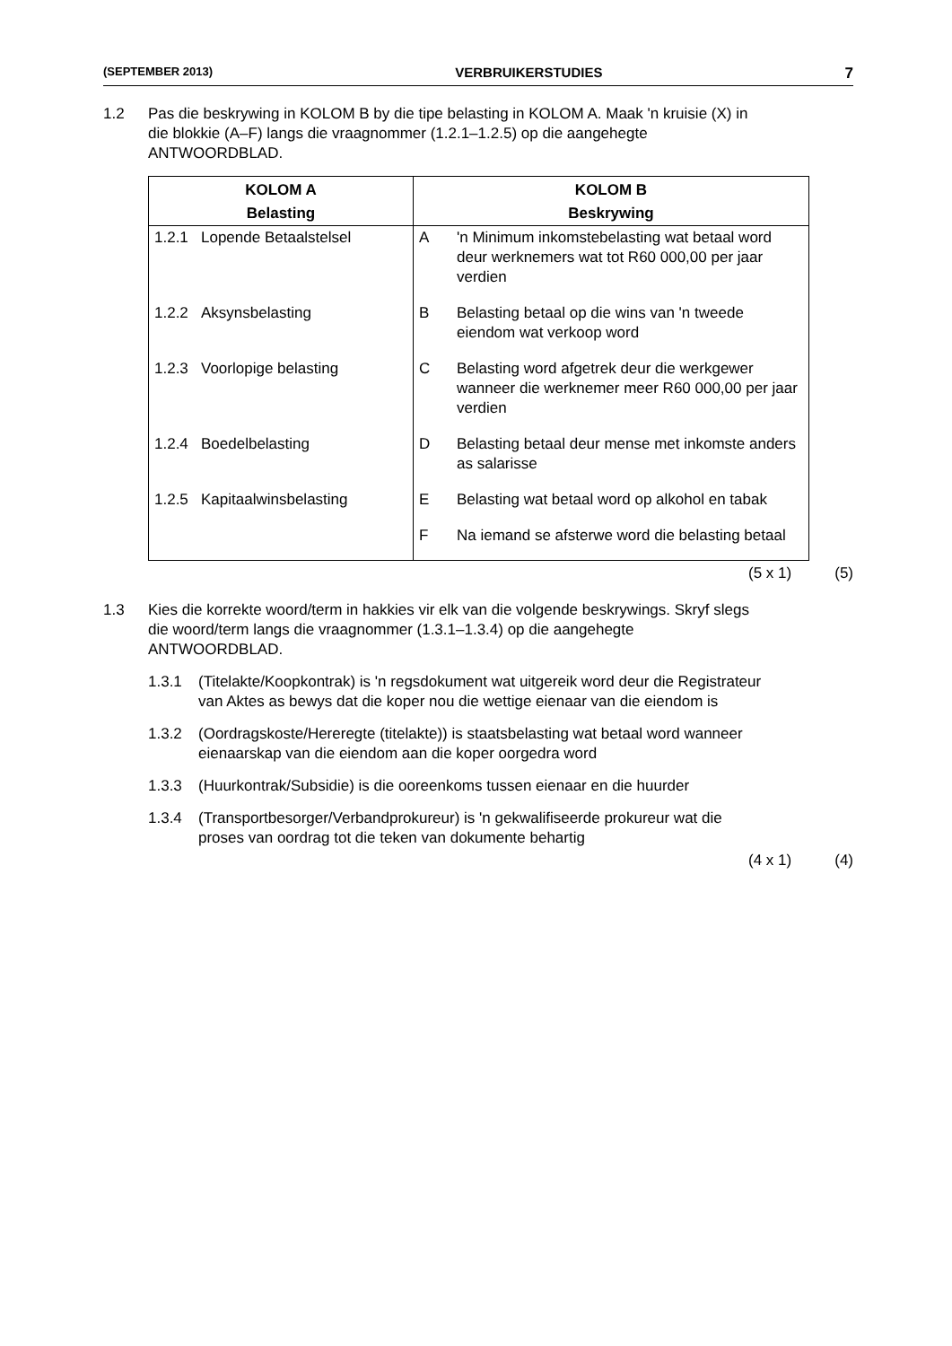(SEPTEMBER 2013) VERBRUIKERSTUDIES 7
1.2 Pas die beskrywing in KOLOM B by die tipe belasting in KOLOM A. Maak 'n kruisie (X) in die blokkie (A–F) langs die vraagnommer (1.2.1–1.2.5) op die aangehegte ANTWOORDBLAD.
| KOLOM A | | KOLOM B | |
| --- | --- | --- | --- |
| Belasting | | Beskrywing | |
| 1.2.1 | Lopende Betaalstelsel | A | 'n Minimum inkomstebelasting wat betaal word deur werknemers wat tot R60 000,00 per jaar verdien |
| 1.2.2 | Aksynsbelasting | B | Belasting betaal op die wins van 'n tweede eiendom wat verkoop word |
| 1.2.3 | Voorlopige belasting | C | Belasting word afgetrek deur die werkgewer wanneer die werknemer meer R60 000,00 per jaar verdien |
| 1.2.4 | Boedelbelasting | D | Belasting betaal deur mense met inkomste anders as salarisse |
| 1.2.5 | Kapitaalwinsbelasting | E | Belasting wat betaal word op alkohol en tabak |
| | | F | Na iemand se afsterwe word die belasting betaal |
(5 x 1) (5)
1.3 Kies die korrekte woord/term in hakkies vir elk van die volgende beskrywings. Skryf slegs die woord/term langs die vraagnommer (1.3.1–1.3.4) op die aangehegte ANTWOORDBLAD.
1.3.1 (Titelakte/Koopkontrak) is 'n regsdokument wat uitgereik word deur die Registrateur van Aktes as bewys dat die koper nou die wettige eienaar van die eiendom is
1.3.2 (Oordragskoste/Hereregte (titelakte)) is staatsbelasting wat betaal word wanneer eienaarskap van die eiendom aan die koper oorgedra word
1.3.3 (Huurkontrak/Subsidie) is die ooreenkoms tussen eienaar en die huurder
1.3.4 (Transportbesorger/Verbandprokureur) is 'n gekwalifiseerde prokureur wat die proses van oordrag tot die teken van dokumente behartig
(4 x 1) (4)